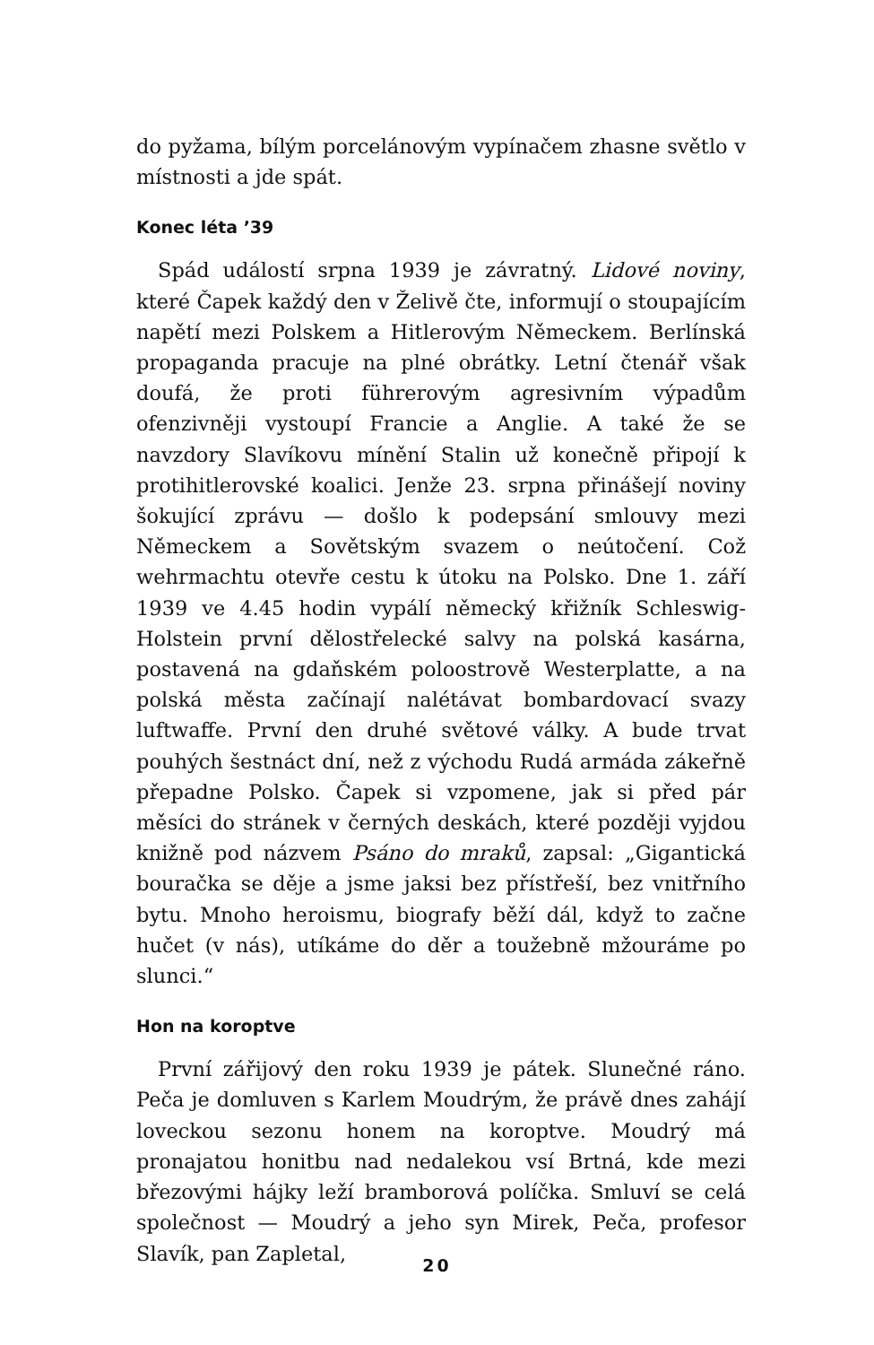do pyžama, bílým porcelánovým vypínačem zhasne světlo v místnosti a jde spát.
Konec léta ’39
Spád událostí srpna 1939 je závratný. Lidové noviny, které Čapek každý den v Želivě čte, informují o stoupajícím napětí mezi Polskem a Hitlerovým Německem. Berlínská propaganda pracuje na plné obrátky. Letní čtenář však doufá, že proti führerovým agresivním výpadům ofenzivněji vystoupí Francie a Anglie. A také že se navzdory Slavíkovu mínění Stalin už konečně připojí k protihitlerovské koalici. Jenže 23. srpna přinášejí noviny šokující zprávu — došlo k podepsání smlouvy mezi Německem a Sovětským svazem o neútočení. Což wehrmachtu otevře cestu k útoku na Polsko. Dne 1. září 1939 ve 4.45 hodin vypálí německý křižník Schleswig-Holstein první dělostřelecké salvy na polská kasárna, postavená na gdaňském poloostrově Westerplatte, a na polská města začínají nalétávat bombardovací svazy luftwaffe. První den druhé světové války. A bude trvat pouhých šestnáct dní, než z východu Rudá armáda zákeřně přepadne Polsko. Čapek si vzpomene, jak si před pár měsíci do stránek v černých deskách, které později vyjdou knižně pod názvem Psáno do mraků, zapsal: „Gigantická bouračka se děje a jsme jaksi bez přístřeší, bez vnitřního bytu. Mnoho heroismu, biografy běží dál, když to začne hučet (v nás), utíkáme do děr a toužebně mžouráme po slunci.“
Hon na koroptve
První zářijový den roku 1939 je pátek. Slunečné ráno. Peča je domluven s Karlem Moudrým, že právě dnes zahájí loveckou sezonu honem na koroptve. Moudrý má pronajatou honitbu nad nedalekou vsí Brtná, kde mezi březovými hájky leží bramborová políčka. Smluví se celá společnost — Moudrý a jeho syn Mirek, Peča, profesor Slavík, pan Zapletal,
20